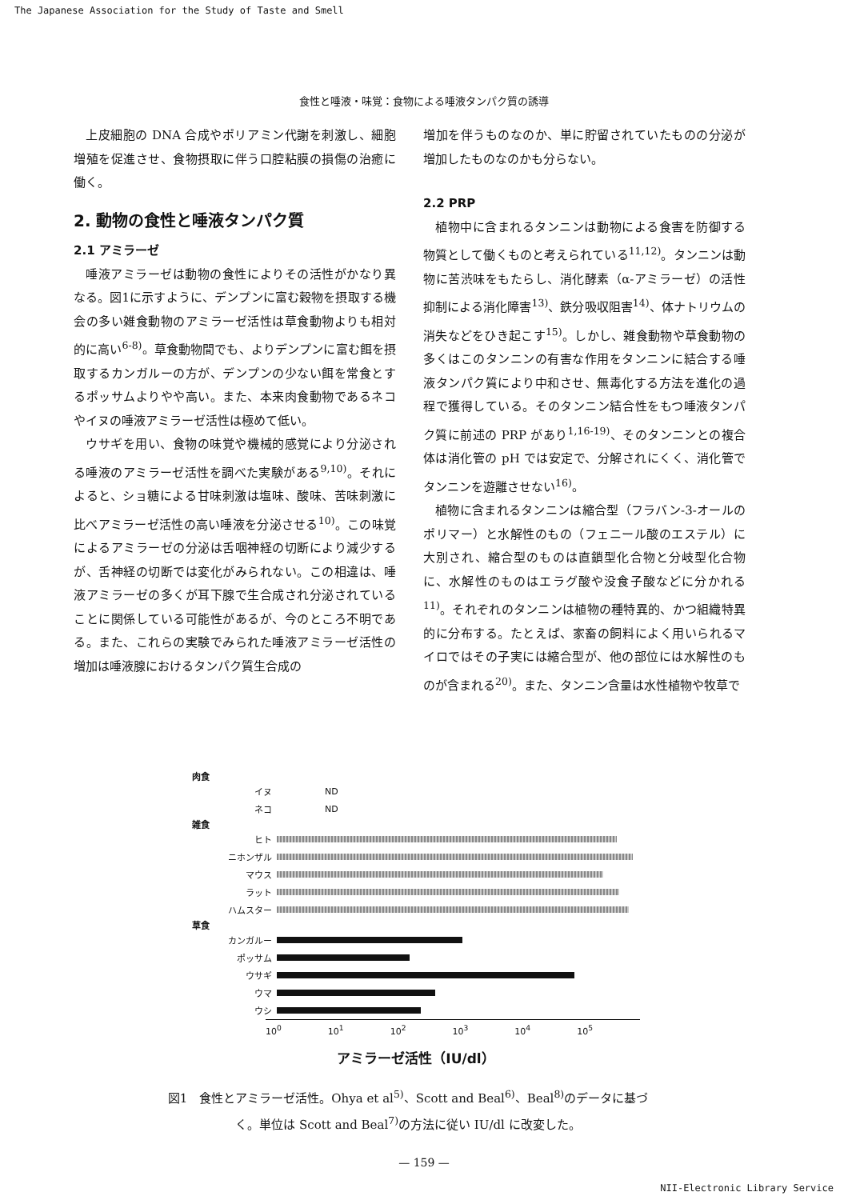The Japanese Association for the Study of Taste and Smell
食性と唾液・味覚：食物による唾液タンパク質の誘導
上皮細胞の DNA 合成やポリアミン代謝を刺激し、細胞増殖を促進させ、食物摂取に伴う口腔粘膜の損傷の治癒に働く。
2. 動物の食性と唾液タンパク質
2.1 アミラーゼ
唾液アミラーゼは動物の食性によりその活性がかなり異なる。図1に示すように、デンプンに富む穀物を摂取する機会の多い雑食動物のアミラーゼ活性は草食動物よりも相対的に高い<sup>6-8)</sup>。草食動物間でも、よりデンプンに富む餌を摂取するカンガルーの方が、デンプンの少ない餌を常食とするポッサムよりやや高い。また、本来肉食動物であるネコやイヌの唾液アミラーゼ活性は極めて低い。
ウサギを用い、食物の味覚や機械的感覚により分泌される唾液のアミラーゼ活性を調べた実験がある<sup>9,10)</sup>。それによると、ショ糖による甘味刺激は塩味、酸味、苦味刺激に比べアミラーゼ活性の高い唾液を分泌させる<sup>10)</sup>。この味覚によるアミラーゼの分泌は舌咽神経の切断により減少するが、舌神経の切断では変化がみられない。この相違は、唾液アミラーゼの多くが耳下腺で生合成され分泌されていることに関係している可能性があるが、今のところ不明である。また、これらの実験でみられた唾液アミラーゼ活性の増加は唾液腺におけるタンパク質生合成の
増加を伴うものなのか、単に貯留されていたものの分泌が増加したものなのかも分らない。
2.2 PRP
植物中に含まれるタンニンは動物による食害を防御する物質として働くものと考えられている<sup>11,12)</sup>。タンニンは動物に苦渋味をもたらし、消化酵素（α-アミラーゼ）の活性抑制による消化障害<sup>13)</sup>、鉄分吸収阻害<sup>14)</sup>、体ナトリウムの消失などをひき起こす<sup>15)</sup>。しかし、雑食動物や草食動物の多くはこのタンニンの有害な作用をタンニンに結合する唾液タンパク質により中和させ、無毒化する方法を進化の過程で獲得している。そのタンニン結合性をもつ唾液タンパク質に前述の PRP があり<sup>1,16-19)</sup>、そのタンニンとの複合体は消化管の pH では安定で、分解されにくく、消化管でタンニンを遊離させない<sup>16)</sup>。
植物に含まれるタンニンは縮合型（フラバン-3-オールのポリマー）と水解性のもの（フェニール酸のエステル）に大別され、縮合型のものは直鎖型化合物と分岐型化合物に、水解性のものはエラグ酸や没食子酸などに分かれる<sup>11)</sup>。それぞれのタンニンは植物の種特異的、かつ組織特異的に分布する。たとえば、家畜の飼料によく用いられるマイロではその子実には縮合型が、他の部位には水解性のものが含まれる<sup>20)</sup>。また、タンニン含量は水性植物や牧草で
肉食
イヌ ND
ネコ ND
雑食
ヒト
ニホンザル
マウス
ラット
ハムスター
草食
カンガルー
ポッサム
ウサギ
ウマ
ウシ
10<sup>0</sup> 10<sup>1</sup> 10<sup>2</sup> 10<sup>3</sup> 10<sup>4</sup> 10<sup>5</sup>
アミラーゼ活性（IU/dl）
図1　食性とアミラーゼ活性。Ohya et al<sup>5)</sup>、Scott and Beal<sup>6)</sup>、Beal<sup>8)</sup>のデータに基づく。単位は Scott and Beal<sup>7)</sup>の方法に従い IU/dl に改変した。
— 159 —
NII-Electronic Library Service